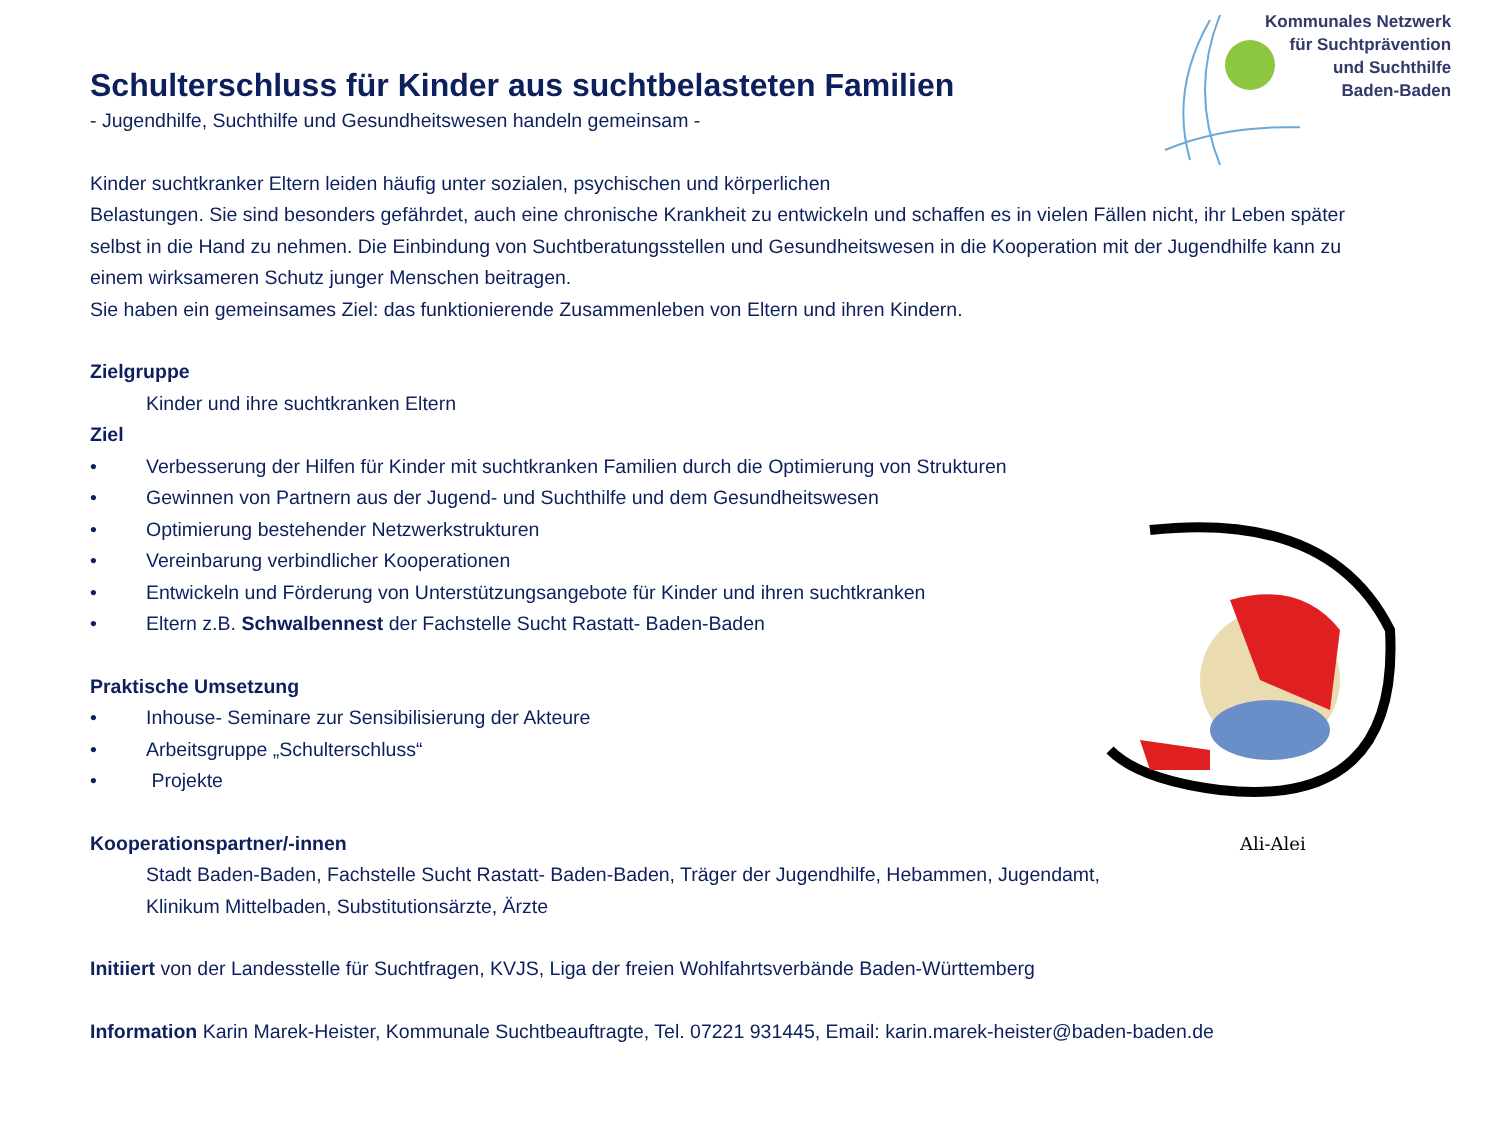Kommunales Netzwerk
für Suchtprävention
und Suchthilfe
Baden-Baden
Ali-Alei
Schulterschluss für Kinder aus suchtbelasteten Familien
- Jugendhilfe, Suchthilfe und Gesundheitswesen handeln gemeinsam -
Kinder suchtkranker Eltern leiden häufig unter sozialen, psychischen und körperlichen
Belastungen. Sie sind besonders gefährdet, auch eine chronische Krankheit zu entwickeln und schaffen es in vielen Fällen nicht, ihr Leben später selbst in die Hand zu nehmen. Die Einbindung von Suchtberatungsstellen und Gesundheitswesen in die Kooperation mit der Jugendhilfe kann zu einem wirksameren Schutz junger Menschen beitragen.
Sie haben ein gemeinsames Ziel: das funktionierende Zusammenleben von Eltern und ihren Kindern.
Zielgruppe
Kinder und ihre suchtkranken Eltern
Ziel
• Verbesserung der Hilfen für Kinder mit suchtkranken Familien durch die Optimierung von Strukturen
• Gewinnen von Partnern aus der Jugend- und Suchthilfe und dem Gesundheitswesen
• Optimierung bestehender Netzwerkstrukturen
• Vereinbarung verbindlicher Kooperationen
• Entwickeln und Förderung von Unterstützungsangebote für Kinder und ihren suchtkranken
• Eltern z.B. Schwalbennest der Fachstelle Sucht Rastatt- Baden-Baden
Praktische Umsetzung
• Inhouse- Seminare zur Sensibilisierung der Akteure
• Arbeitsgruppe „Schulterschluss“
• Projekte
Kooperationspartner/-innen
Stadt Baden-Baden, Fachstelle Sucht Rastatt- Baden-Baden, Träger der Jugendhilfe, Hebammen, Jugendamt,
Klinikum Mittelbaden, Substitutionsärzte, Ärzte
Initiiert von der Landesstelle für Suchtfragen, KVJS, Liga der freien Wohlfahrtsverbände Baden-Württemberg
Information Karin Marek-Heister, Kommunale Suchtbeauftragte, Tel. 07221 931445, Email: karin.marek-heister@baden-baden.de